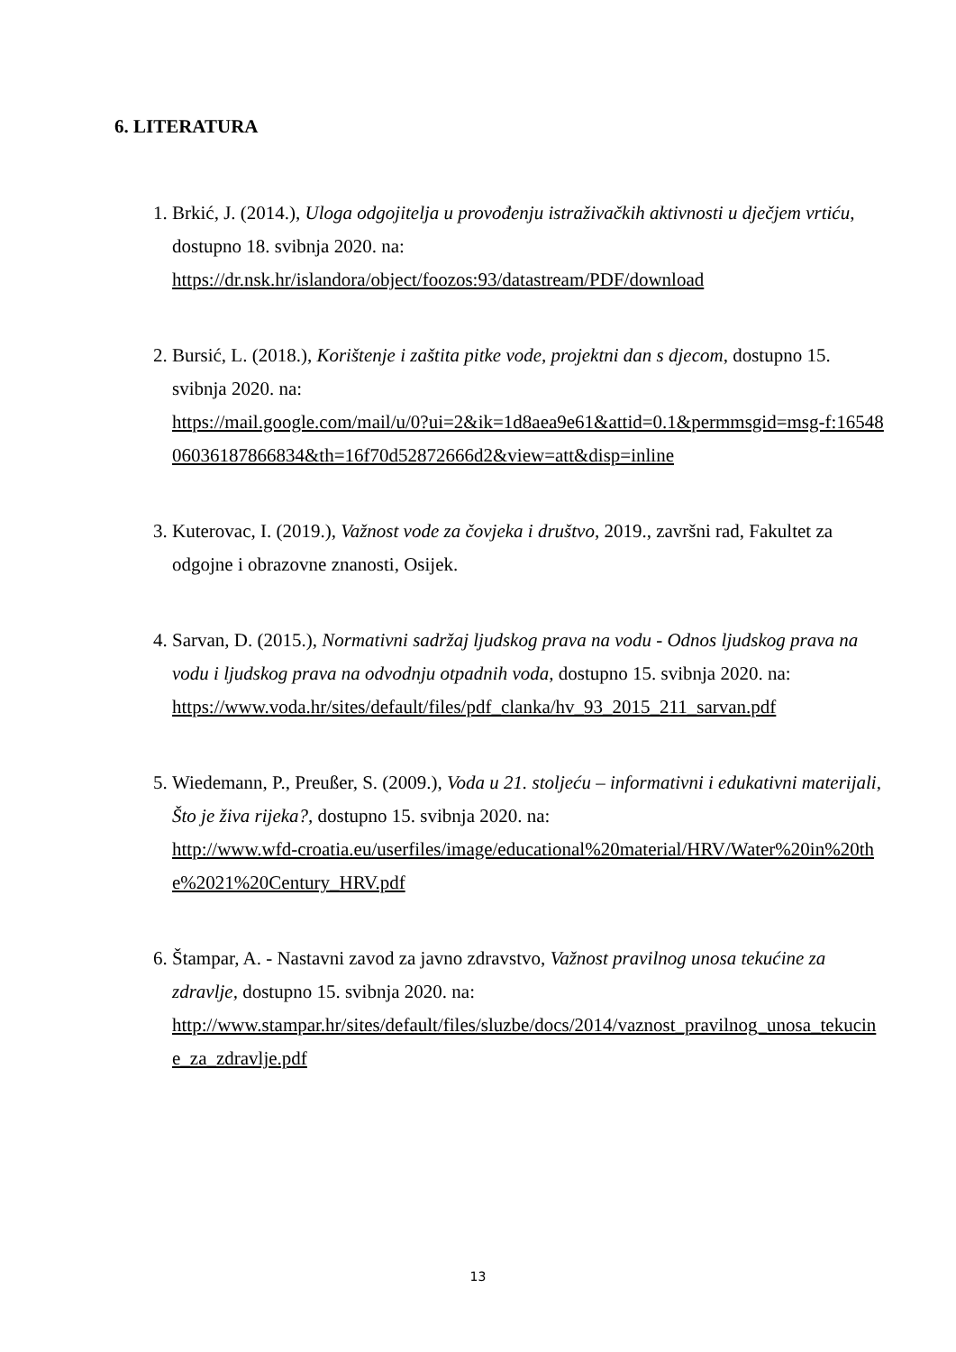6. LITERATURA
1. Brkić, J. (2014.), Uloga odgojitelja u provođenju istraživačkih aktivnosti u dječjem vrtiću, dostupno 18. svibnja 2020. na:
https://dr.nsk.hr/islandora/object/foozos:93/datastream/PDF/download
2. Bursić, L. (2018.), Korištenje i zaštita pitke vode, projektni dan s djecom, dostupno 15. svibnja 2020. na:
https://mail.google.com/mail/u/0?ui=2&ik=1d8aea9e61&attid=0.1&permmsgid=msg-f:1654806036187866834&th=16f70d52872666d2&view=att&disp=inline
3. Kuterovac, I. (2019.), Važnost vode za čovjeka i društvo, 2019., završni rad, Fakultet za odgojne i obrazovne znanosti, Osijek.
4. Sarvan, D. (2015.), Normativni sadržaj ljudskog prava na vodu - Odnos ljudskog prava na vodu i ljudskog prava na odvodnju otpadnih voda, dostupno 15. svibnja 2020. na:
https://www.voda.hr/sites/default/files/pdf_clanka/hv_93_2015_211_sarvan.pdf
5. Wiedemann, P., Preußer, S. (2009.), Voda u 21. stoljeću – informativni i edukativni materijali, Što je živa rijeka?, dostupno 15. svibnja 2020. na:
http://www.wfd-croatia.eu/userfiles/image/educational%20material/HRV/Water%20in%20the%2021%20Century_HRV.pdf
6. Štampar, A. - Nastavni zavod za javno zdravstvo, Važnost pravilnog unosa tekućine za zdravlje, dostupno 15. svibnja 2020. na:
http://www.stampar.hr/sites/default/files/sluzbe/docs/2014/vaznost_pravilnog_unosa_tekucine_za_zdravlje.pdf
13